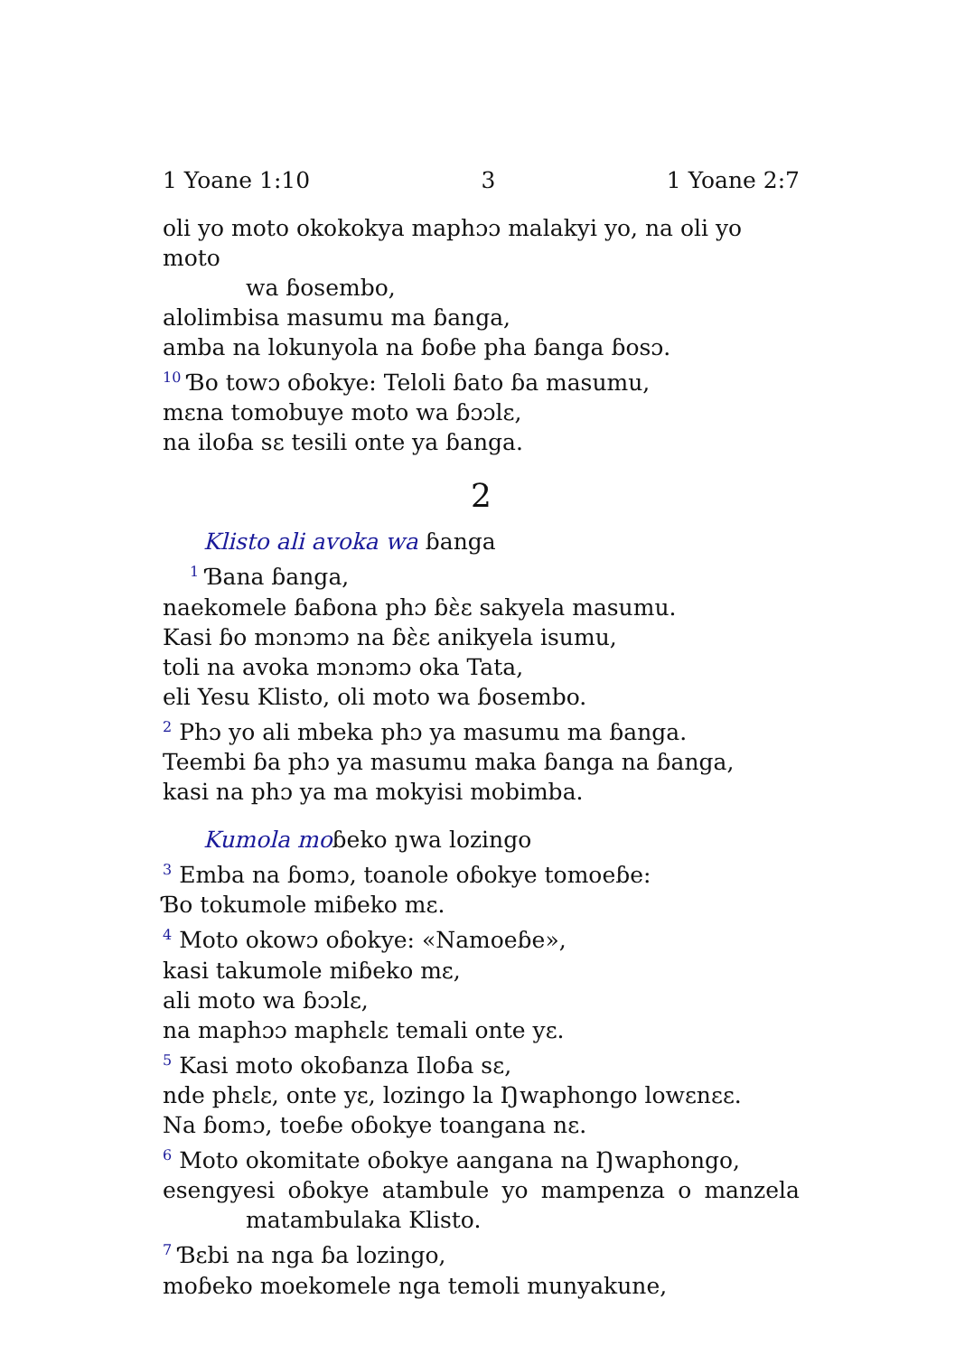1 Yoane 1:10 3 1 Yoane 2:7
oli yo moto okokokya maphɔɔ malakyi yo, na oli yo moto
wa ɓosembo,
alolimbisa masumu ma ɓanga,
amba na lokunyola na ɓoɓe pha ɓanga ɓosɔ.
<sup>10</sup> Ɓo towɔ oɓokye: Teloli ɓato ɓa masumu,
mɛna tomobuye moto wa ɓɔɔlɛ,
na iloɓa sɛ tesili onte ya ɓanga.
2
Klisto ali avoka wa ɓanga
<sup>1</sup> Ɓana ɓanga,
naekomele ɓaɓona phɔ ɓὲɛ sakyela masumu.
Kasi ɓo mɔnɔmɔ na ɓὲɛ anikyela isumu,
toli na avoka mɔnɔmɔ oka Tata,
eli Yesu Klisto, oli moto wa ɓosembo.
<sup>2</sup> Phɔ yo ali mbeka phɔ ya masumu ma ɓanga.
Teembi ɓa phɔ ya masumu maka ɓanga na ɓanga,
kasi na phɔ ya ma mokyisi mobimba.
Kumola moɓeko ŋwa lozingo
<sup>3</sup> Emba na ɓomɔ, toanole oɓokye tomoeɓe:
Ɓo tokumole miɓeko mɛ.
<sup>4</sup> Moto okowɔ oɓokye: «Namoeɓe»,
kasi takumole miɓeko mɛ,
ali moto wa ɓɔɔlɛ,
na maphɔɔ maphɛlɛ temali onte yɛ.
<sup>5</sup> Kasi moto okoɓanza Iloɓa sɛ,
nde phɛlɛ, onte yɛ, lozingo la Ŋwaphongo lowɛnɛɛ.
Na ɓomɔ, toeɓe oɓokye toangana nɛ.
<sup>6</sup> Moto okomitate oɓokye aangana na Ŋwaphongo,
esengyesi oɓokye atambule yo mampenza o manzela
matambulaka Klisto.
<sup>7</sup> Ɓɛbi na nga ɓa lozingo,
moɓeko moekomele nga temoli munyakune,